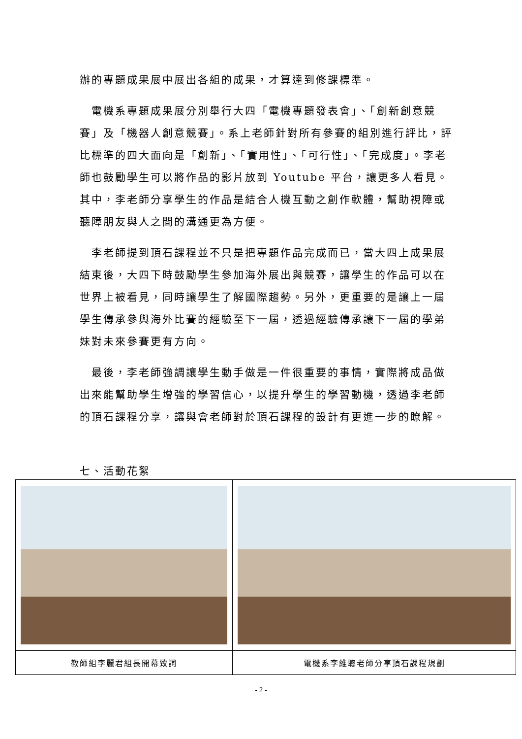辦的專題成果展中展出各組的成果，才算達到修課標準。
　電機系專題成果展分別舉行大四「電機專題發表會」、「創新創意競賽」及「機器人創意競賽」。系上老師針對所有參賽的組別進行評比，評比標準的四大面向是「創新」、「實用性」、「可行性」、「完成度」。李老師也鼓勵學生可以將作品的影片放到 Youtube 平台，讓更多人看見。其中，李老師分享學生的作品是結合人機互動之創作軟體，幫助視障或聽障朋友與人之間的溝通更為方便。
　李老師提到頂石課程並不只是把專題作品完成而已，當大四上成果展結束後，大四下時鼓勵學生參加海外展出與競賽，讓學生的作品可以在世界上被看見，同時讓學生了解國際趨勢。另外，更重要的是讓上一屆學生傳承參與海外比賽的經驗至下一屆，透過經驗傳承讓下一屆的學弟妹對未來參賽更有方向。
　最後，李老師強調讓學生動手做是一件很重要的事情，實際將成品做出來能幫助學生增強的學習信心，以提升學生的學習動機，透過李老師的頂石課程分享，讓與會老師對於頂石課程的設計有更進一步的瞭解。
七、活動花絮
| 教師組李麗君組長開幕致詞 | 電機系李維聰老師分享頂石課程規劃 |
- 2 -